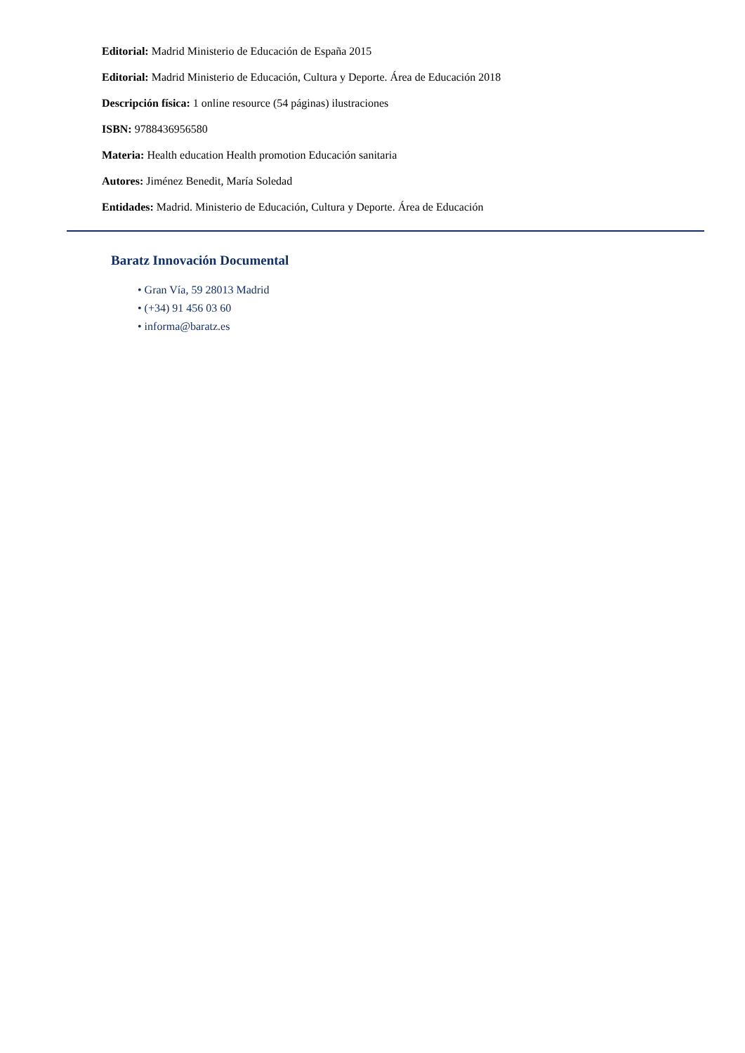Editorial: Madrid Ministerio de Educación de España 2015
Editorial: Madrid Ministerio de Educación, Cultura y Deporte. Área de Educación 2018
Descripción física: 1 online resource (54 páginas) ilustraciones
ISBN: 9788436956580
Materia: Health education Health promotion Educación sanitaria
Autores: Jiménez Benedit, María Soledad
Entidades: Madrid. Ministerio de Educación, Cultura y Deporte. Área de Educación
Baratz Innovación Documental
• Gran Vía, 59 28013 Madrid
• (+34) 91 456 03 60
• informa@baratz.es